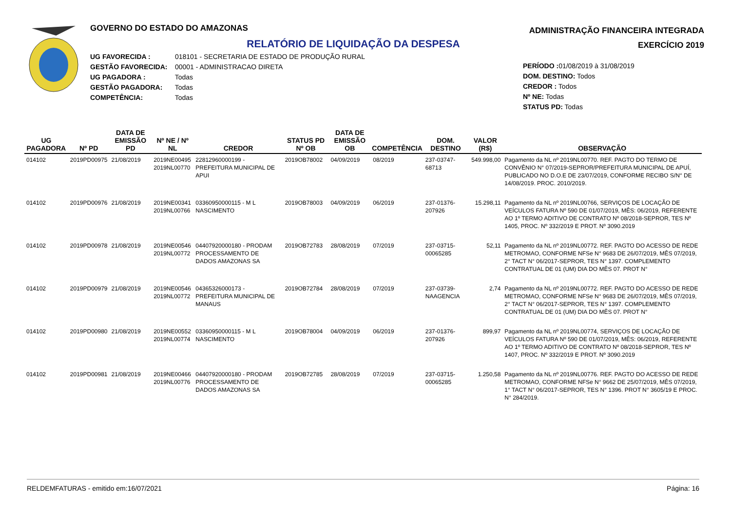GOVERNO DO ESTADO DO AMAZONAS
RELATÓRIO DE LIQUIDAÇÃO DA DESPESA
UG FAVORECIDA : 018101 - SECRETARIA DE ESTADO DE PRODUÇÃO RURAL
GESTÃO FAVORECIDA: 00001 - ADMINISTRACAO DIRETA
UG PAGADORA : Todas
GESTÃO PAGADORA: Todas
COMPETÊNCIA: Todas
ADMINISTRAÇÃO FINANCEIRA INTEGRADA
EXERCÍCIO 2019
PERÍODO : 01/08/2019 à 31/08/2019
DOM. DESTINO: Todos
CREDOR : Todos
Nº NE: Todas
STATUS PD: Todas
| UG PAGADORA | Nº PD | DATA DE EMISSÃO PD | Nº NE / Nº NL | CREDOR | STATUS PD Nº OB | DATA DE EMISSÃO OB | COMPETÊNCIA | DOM. DESTINO | VALOR (R$) | OBSERVAÇÃO |
| --- | --- | --- | --- | --- | --- | --- | --- | --- | --- | --- |
| 014102 | 2019PD00975 | 21/08/2019 | 2019NE00495 2019NL00770 | 22812960000199 - PREFEITURA MUNICIPAL DE APUI | 2019OB78002 | 04/09/2019 | 08/2019 | 237-03747-68713 | 549.998,00 | Pagamento da NL nº 2019NL00770. REF. PAGTO DO TERMO DE CONVÊNIO N° 07/2019-SEPROR/PREFEITURA MUNICIPAL DE APUÍ, PUBLICADO NO D.O.E DE 23/07/2019, CONFORME RECIBO S/N° DE 14/08/2019. PROC. 2010/2019. |
| 014102 | 2019PD00976 | 21/08/2019 | 2019NE00341 2019NL00766 | 03360950000115 - M L NASCIMENTO | 2019OB78003 | 04/09/2019 | 06/2019 | 237-01376-207926 | 15.298,11 | Pagamento da NL nº 2019NL00766, SERVIÇOS DE LOCAÇÃO DE VEÍCULOS FATURA Nº 590 DE 01/07/2019, MÊS: 06/2019, REFERENTE AO 1º TERMO ADITIVO DE CONTRATO Nº 08/2018-SEPROR, TES Nº 1405, PROC. Nº 332/2019 E PROT. Nº 3090.2019 |
| 014102 | 2019PD00978 | 21/08/2019 | 2019NE00546 2019NL00772 | 04407920000180 - PRODAM PROCESSAMENTO DE DADOS AMAZONAS SA | 2019OB72783 | 28/08/2019 | 07/2019 | 237-03715-00065285 | 52,11 | Pagamento da NL nº 2019NL00772. REF. PAGTO DO ACESSO DE REDE METROMAO, CONFORME NFSe N° 9683 DE 26/07/2019, MÊS 07/2019, 2° TACT N° 06/2017-SEPROR, TES N° 1397. COMPLEMENTO CONTRATUAL DE 01 (UM) DIA DO MÊS 07. PROT N° |
| 014102 | 2019PD00979 | 21/08/2019 | 2019NE00546 2019NL00772 | 04365326000173 - PREFEITURA MUNICIPAL DE MANAUS | 2019OB72784 | 28/08/2019 | 07/2019 | 237-03739-NAAGENCIA | 2,74 | Pagamento da NL nº 2019NL00772. REF. PAGTO DO ACESSO DE REDE METROMAO, CONFORME NFSe N° 9683 DE 26/07/2019, MÊS 07/2019, 2° TACT N° 06/2017-SEPROR, TES N° 1397. COMPLEMENTO CONTRATUAL DE 01 (UM) DIA DO MÊS 07. PROT N° |
| 014102 | 2019PD00980 | 21/08/2019 | 2019NE00552 2019NL00774 | 03360950000115 - M L NASCIMENTO | 2019OB78004 | 04/09/2019 | 06/2019 | 237-01376-207926 | 899,97 | Pagamento da NL nº 2019NL00774, SERVIÇOS DE LOCAÇÃO DE VEÍCULOS FATURA Nº 590 DE 01/07/2019, MÊS: 06/2019, REFERENTE AO 1º TERMO ADITIVO DE CONTRATO Nº 08/2018-SEPROR, TES Nº 1407, PROC. Nº 332/2019 E PROT. Nº 3090.2019 |
| 014102 | 2019PD00981 | 21/08/2019 | 2019NE00466 2019NL00776 | 04407920000180 - PRODAM PROCESSAMENTO DE DADOS AMAZONAS SA | 2019OB72785 | 28/08/2019 | 07/2019 | 237-03715-00065285 | 1.250,58 | Pagamento da NL nº 2019NL00776. REF. PAGTO DO ACESSO DE REDE METROMAO, CONFORME NFSe N° 9662 DE 25/07/2019, MÊS 07/2019, 1° TACT N° 06/2017-SEPROR, TES N° 1396. PROT N° 3605/19 E PROC. N° 284/2019. |
RELDEMFATURAS - emitido em:16/07/2021 Página: 16